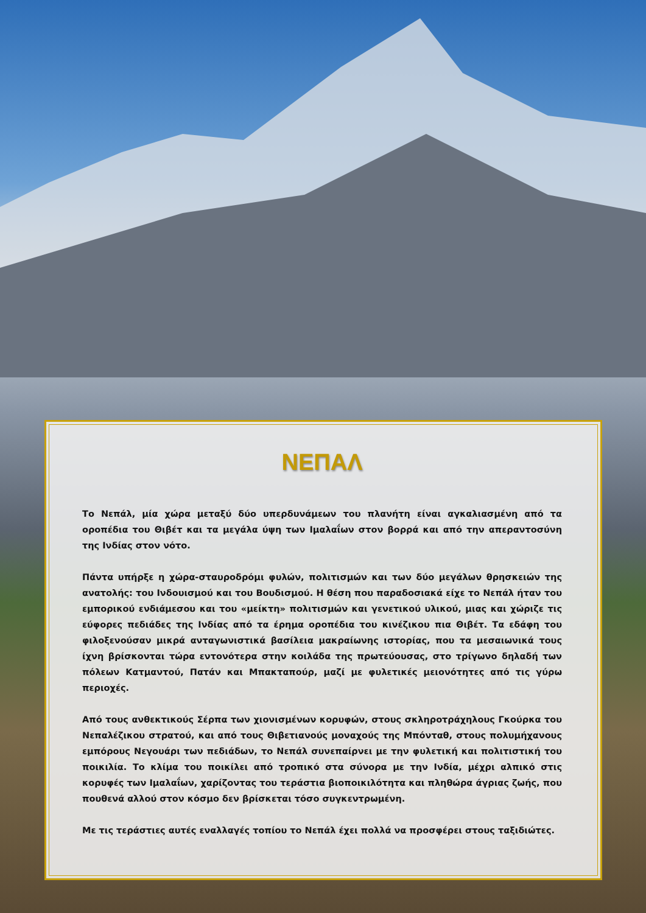ΝΕΠΑΛ
Το Νεπάλ, μία χώρα μεταξύ δύο υπερδυνάμεων του πλανήτη είναι αγκαλιασμένη από τα οροπέδια του Θιβέτ και τα μεγάλα ύψη των Ιμαλαΐων στον βορρά και από την απεραντοσύνη της Ινδίας στον νότο.
Πάντα υπήρξε η χώρα-σταυροδρόμι φυλών, πολιτισμών και των δύο μεγάλων θρησκειών της ανατολής: του Ινδουισμού και του Βουδισμού. Η θέση που παραδοσιακά είχε το Νεπάλ ήταν του εμπορικού ενδιάμεσου και του «μείκτη» πολιτισμών και γενετικού υλικού, μιας και χώριζε τις εύφορες πεδιάδες της Ινδίας από τα έρημα οροπέδια του κινέζικου πια Θιβέτ. Τα εδάφη του φιλοξενούσαν μικρά ανταγωνιστικά βασίλεια μακραίωνης ιστορίας, που τα μεσαιωνικά τους ίχνη βρίσκονται τώρα εντονότερα στην κοιλάδα της πρωτεύουσας, στο τρίγωνο δηλαδή των πόλεων Κατμαντού, Πατάν και Μπακταπούρ, μαζί με φυλετικές μειονότητες από τις γύρω περιοχές.
Από τους ανθεκτικούς Σέρπα των χιονισμένων κορυφών, στους σκληροτράχηλους Γκούρκα του Νεπαλέζικου στρατού, και από τους Θιβετιανούς μοναχούς της Μπόνταθ, στους πολυμήχανους εμπόρους Νεγουάρι των πεδιάδων, το Νεπάλ συνεπαίρνει με την φυλετική και πολιτιστική του ποικιλία. Το κλίμα του ποικίλει από τροπικό στα σύνορα με την Ινδία, μέχρι αλπικό στις κορυφές των Ιμαλαΐων, χαρίζοντας του τεράστια βιοποικιλότητα και πληθώρα άγριας ζωής, που πουθενά αλλού στον κόσμο δεν βρίσκεται τόσο συγκεντρωμένη.
Με τις τεράστιες αυτές εναλλαγές τοπίου το Νεπάλ έχει πολλά να προσφέρει στους ταξιδιώτες.